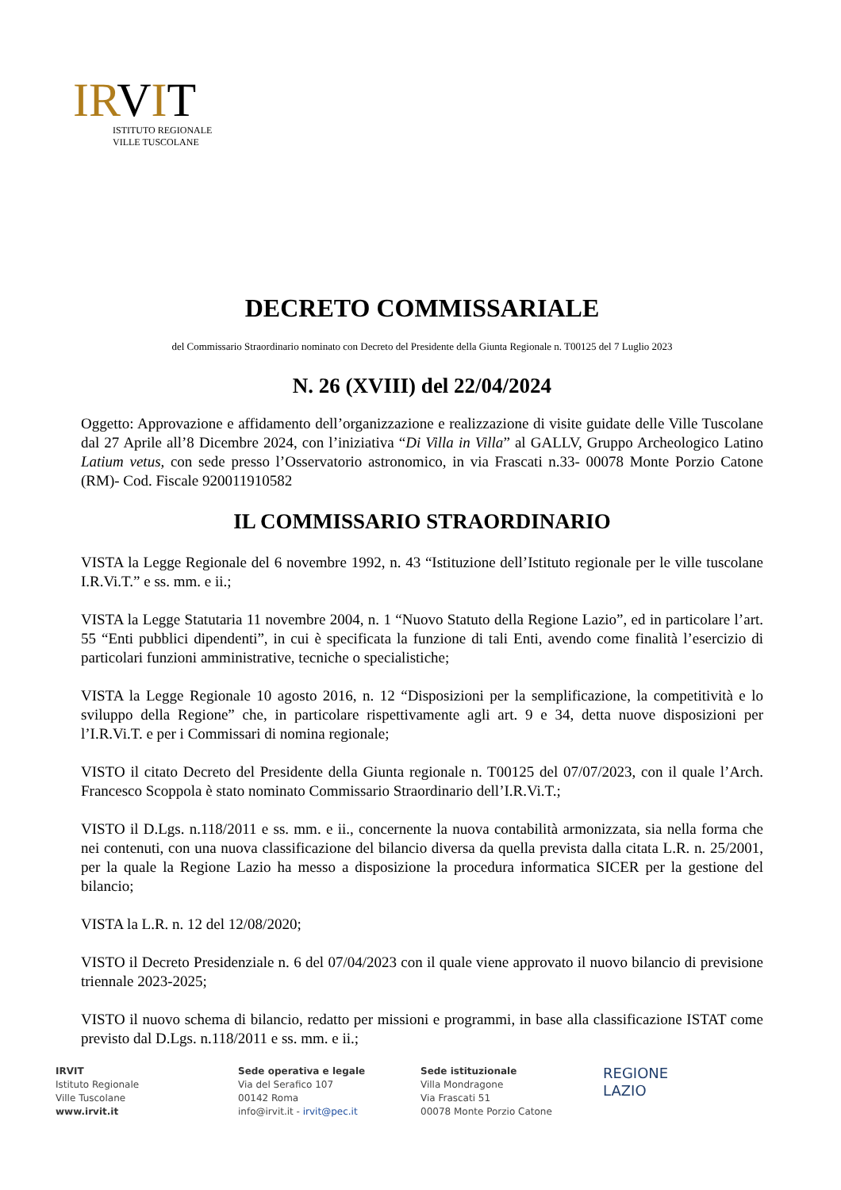IRVIT
ISTITUTO REGIONALE
VILLE TUSCOLANE
DECRETO COMMISSARIALE
del Commissario Straordinario nominato con Decreto del Presidente della Giunta Regionale n. T00125 del 7 Luglio 2023
N. 26 (XVIII) del 22/04/2024
Oggetto: Approvazione e affidamento dell’organizzazione e realizzazione di visite guidate delle Ville Tuscolane dal 27 Aprile all’8 Dicembre 2024, con l’iniziativa “Di Villa in Villa” al GALLV, Gruppo Archeologico Latino Latium vetus, con sede presso l’Osservatorio astronomico, in via Frascati n.33- 00078 Monte Porzio Catone (RM)- Cod. Fiscale 920011910582
IL COMMISSARIO STRAORDINARIO
VISTA la Legge Regionale del 6 novembre 1992, n. 43 “Istituzione dell’Istituto regionale per le ville tuscolane I.R.Vi.T.” e ss. mm. e ii.;
VISTA la Legge Statutaria 11 novembre 2004, n. 1 “Nuovo Statuto della Regione Lazio”, ed in particolare l’art. 55 “Enti pubblici dipendenti”, in cui è specificata la funzione di tali Enti, avendo come finalità l’esercizio di particolari funzioni amministrative, tecniche o specialistiche;
VISTA la Legge Regionale 10 agosto 2016, n. 12 “Disposizioni per la semplificazione, la competitività e lo sviluppo della Regione” che, in particolare rispettivamente agli art. 9 e 34, detta nuove disposizioni per l’I.R.Vi.T. e per i Commissari di nomina regionale;
VISTO il citato Decreto del Presidente della Giunta regionale n. T00125 del 07/07/2023, con il quale l’Arch. Francesco Scoppola è stato nominato Commissario Straordinario dell’I.R.Vi.T.;
VISTO il D.Lgs. n.118/2011 e ss. mm. e ii., concernente la nuova contabilità armonizzata, sia nella forma che nei contenuti, con una nuova classificazione del bilancio diversa da quella prevista dalla citata L.R. n. 25/2001, per la quale la Regione Lazio ha messo a disposizione la procedura informatica SICER per la gestione del bilancio;
VISTA la L.R. n. 12 del 12/08/2020;
VISTO il Decreto Presidenziale n. 6 del 07/04/2023 con il quale viene approvato il nuovo bilancio di previsione triennale 2023-2025;
VISTO il nuovo schema di bilancio, redatto per missioni e programmi, in base alla classificazione ISTAT come previsto dal D.Lgs. n.118/2011 e ss. mm. e ii.;
IRVIT
Istituto Regionale
Ville Tuscolane
www.irvit.it
Sede operativa e legale
Via del Serafico 107
00142 Roma
info@irvit.it - irvit@pec.it
Sede istituzionale
Villa Mondragone
Via Frascati 51
00078 Monte Porzio Catone
REGIONE
LAZIO